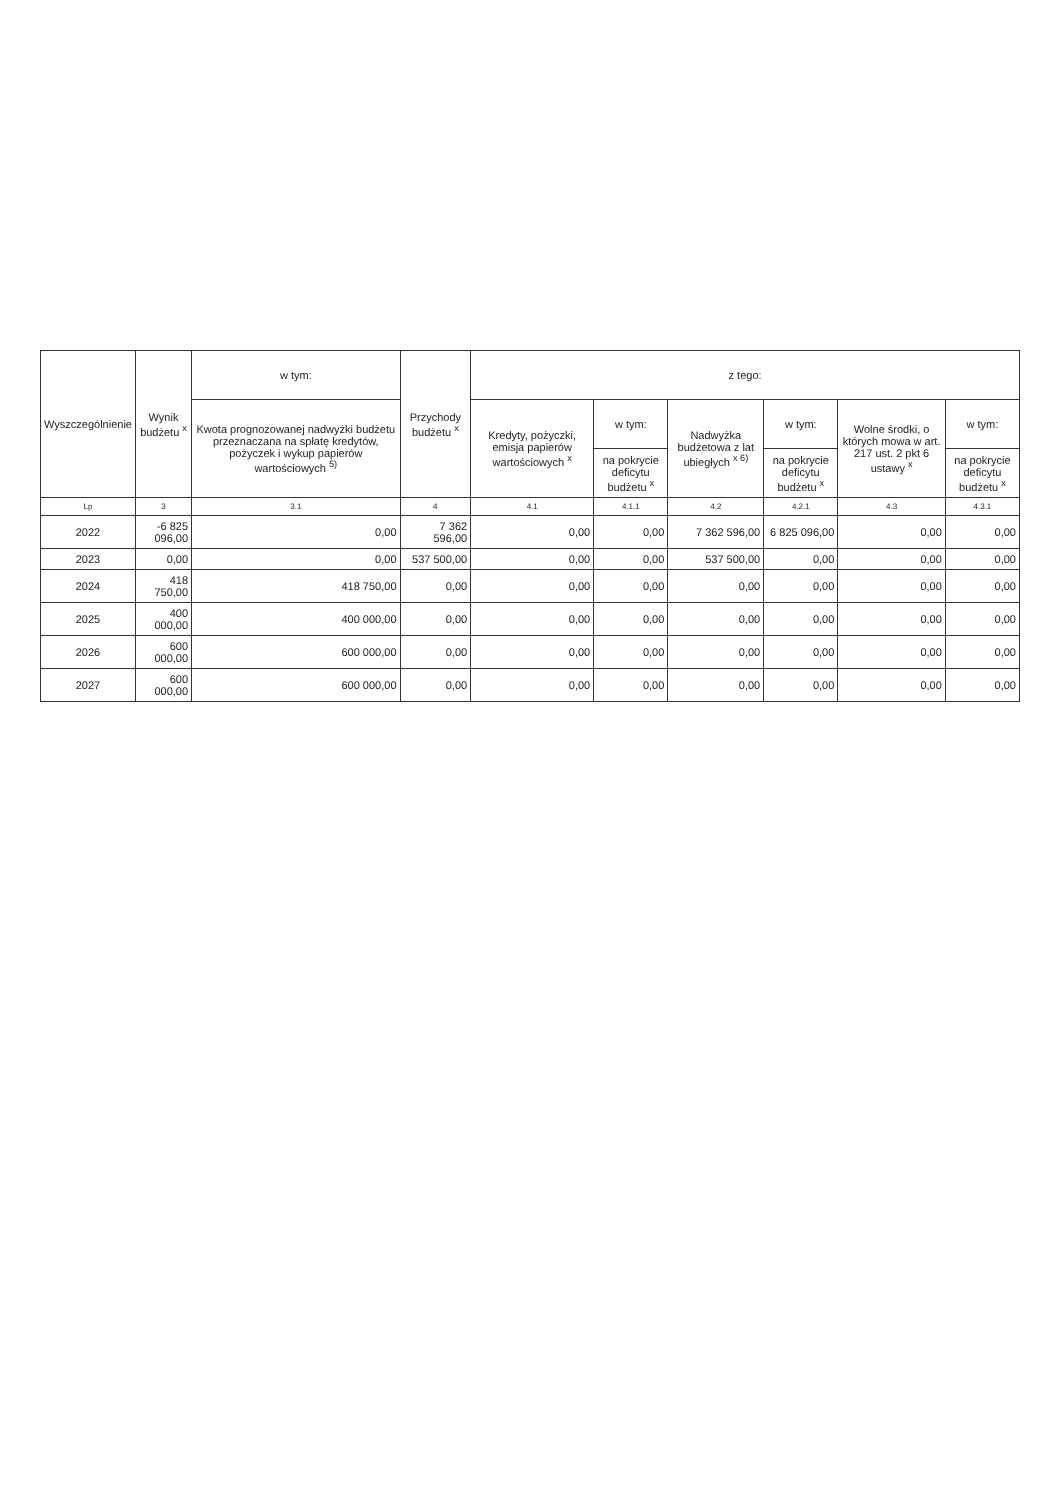| Wyszczególnienie | Wynik budżetu <sup>x</sup> | w tym: | Przychody budżetu <sup>x</sup> | z tego: | | | | | |
| --- | --- | --- | --- | --- | --- | --- | --- | --- | --- |
| | | Kwota prognozowanej nadwyżki budżetu przeznaczana na spłatę kredytów, pożyczek i wykup papierów wartościowych <sup>5)</sup> | | Kredyty, pożyczki, emisja papierów wartościowych <sup>x</sup> | w tym: | Nadwyżka budżetowa z lat ubiegłych <sup>x 6)</sup> | w tym: | Wolne środki, o których mowa w art. 217 ust. 2 pkt 6 ustawy <sup>x</sup> | w tym: |
| | | | | | na pokrycie deficytu budżetu <sup>x</sup> | | na pokrycie deficytu budżetu <sup>x</sup> | | na pokrycie deficytu budżetu <sup>x</sup> |
| Lp | 3 | 3.1 | 4 | 4.1 | 4.1.1 | 4.2 | 4.2.1 | 4.3 | 4.3.1 |
| 2022 | -6 825 096,00 | 0,00 | 7 362 596,00 | 0,00 | 0,00 | 7 362 596,00 | 6 825 096,00 | 0,00 | 0,00 |
| 2023 | 0,00 | 0,00 | 537 500,00 | 0,00 | 0,00 | 537 500,00 | 0,00 | 0,00 | 0,00 |
| 2024 | 418 750,00 | 418 750,00 | 0,00 | 0,00 | 0,00 | 0,00 | 0,00 | 0,00 | 0,00 |
| 2025 | 400 000,00 | 400 000,00 | 0,00 | 0,00 | 0,00 | 0,00 | 0,00 | 0,00 | 0,00 |
| 2026 | 600 000,00 | 600 000,00 | 0,00 | 0,00 | 0,00 | 0,00 | 0,00 | 0,00 | 0,00 |
| 2027 | 600 000,00 | 600 000,00 | 0,00 | 0,00 | 0,00 | 0,00 | 0,00 | 0,00 | 0,00 |